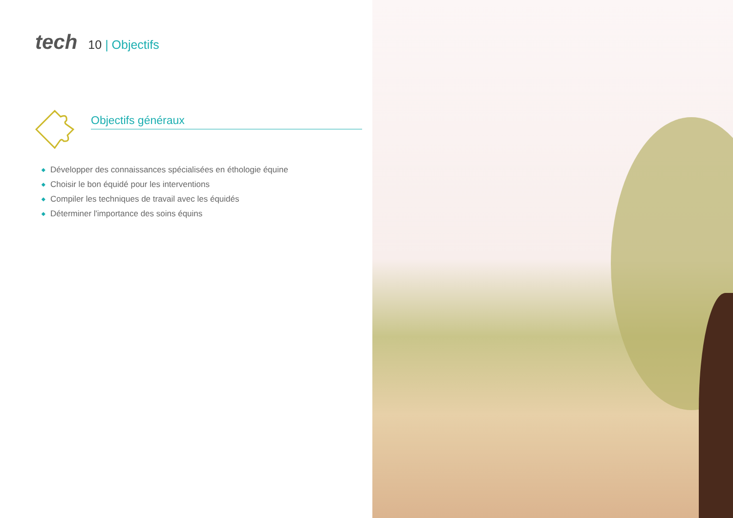tech
10 | Objectifs
Objectifs généraux
◆ Développer des connaissances spécialisées en éthologie équine
◆ Choisir le bon équidé pour les interventions
◆ Compiler les techniques de travail avec les équidés
◆ Déterminer l'importance des soins équins